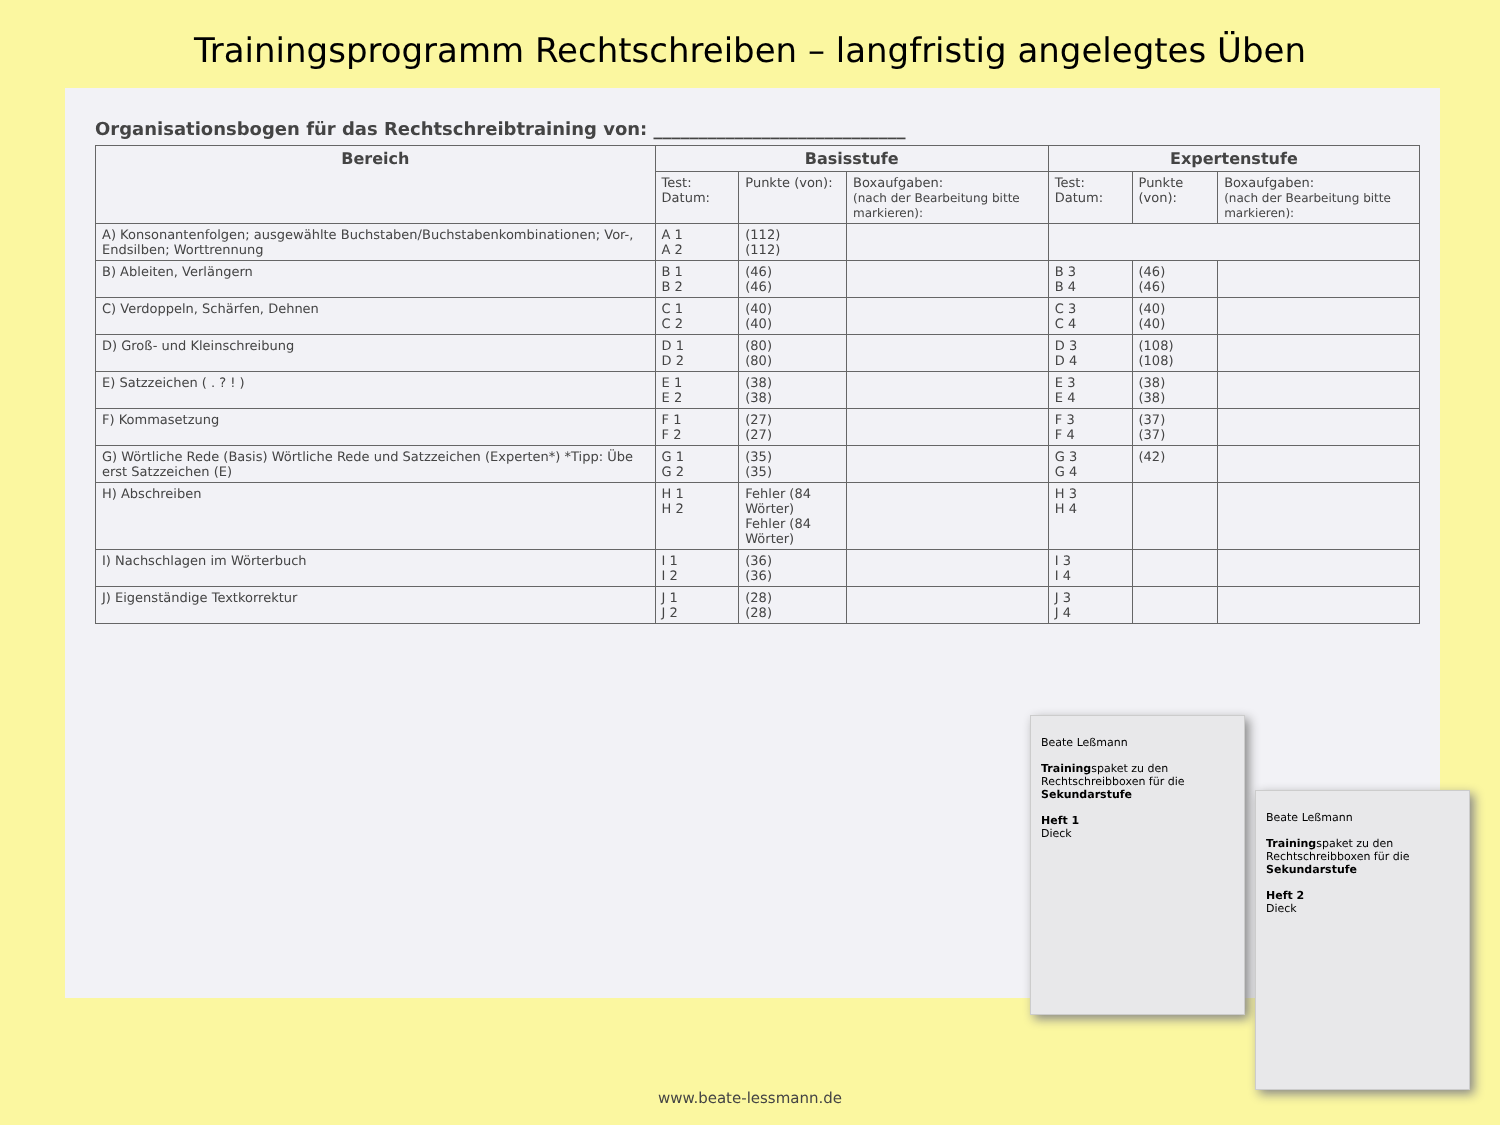Trainingsprogramm Rechtschreiben – langfristig angelegtes Üben
Organisationsbogen für das Rechtschreibtraining von: ____________________________
| Bereich | Basisstufe | | | Expertenstufe | | |
| --- | --- | --- | --- | --- | --- | --- |
| | Test: Datum: | Punkte (von): | Boxaufgaben: (nach der Bearbeitung bitte markieren): | Test: Datum: | Punkte (von): | Boxaufgaben: (nach der Bearbeitung bitte markieren): |
| A) Konsonantenfolgen; ausgewählte Buchstaben/Buchstabenkombinationen; Vor-, Endsilben; Worttrennung | A 1 A 2 | (112) (112) | | | | |
| B) Ableiten, Verlängern | B 1 B 2 | (46) (46) | | B 3 B 4 | (46) (46) | |
| C) Verdoppeln, Schärfen, Dehnen | C 1 C 2 | (40) (40) | | C 3 C 4 | (40) (40) | |
| D) Groß- und Kleinschreibung | D 1 D 2 | (80) (80) | | D 3 D 4 | (108) (108) | |
| E) Satzzeichen ( . ? ! ) | E 1 E 2 | (38) (38) | | E 3 E 4 | (38) (38) | |
| F) Kommasetzung | F 1 F 2 | (27) (27) | | F 3 F 4 | (37) (37) | |
| G) Wörtliche Rede (Basis) Wörtliche Rede und Satzzeichen (Experten*) *Tipp: Übe erst Satzzeichen (E) | G 1 G 2 | (35) (35) | | G 3 G 4 | (42) | |
| H) Abschreiben | H 1 H 2 | Fehler (84 Wörter) Fehler (84 Wörter) | | H 3 H 4 | | |
| I) Nachschlagen im Wörterbuch | I 1 I 2 | (36) (36) | | I 3 I 4 | | |
| J) Eigenständige Textkorrektur | J 1 J 2 | (28) (28) | | J 3 J 4 | | |
Beate Leßmann
Trainingspaket zu den Rechtschreibboxen für die Sekundarstufe
Heft 1
Dieck
Beate Leßmann
Trainingspaket zu den Rechtschreibboxen für die Sekundarstufe
Heft 2
Dieck
www.beate-lessmann.de